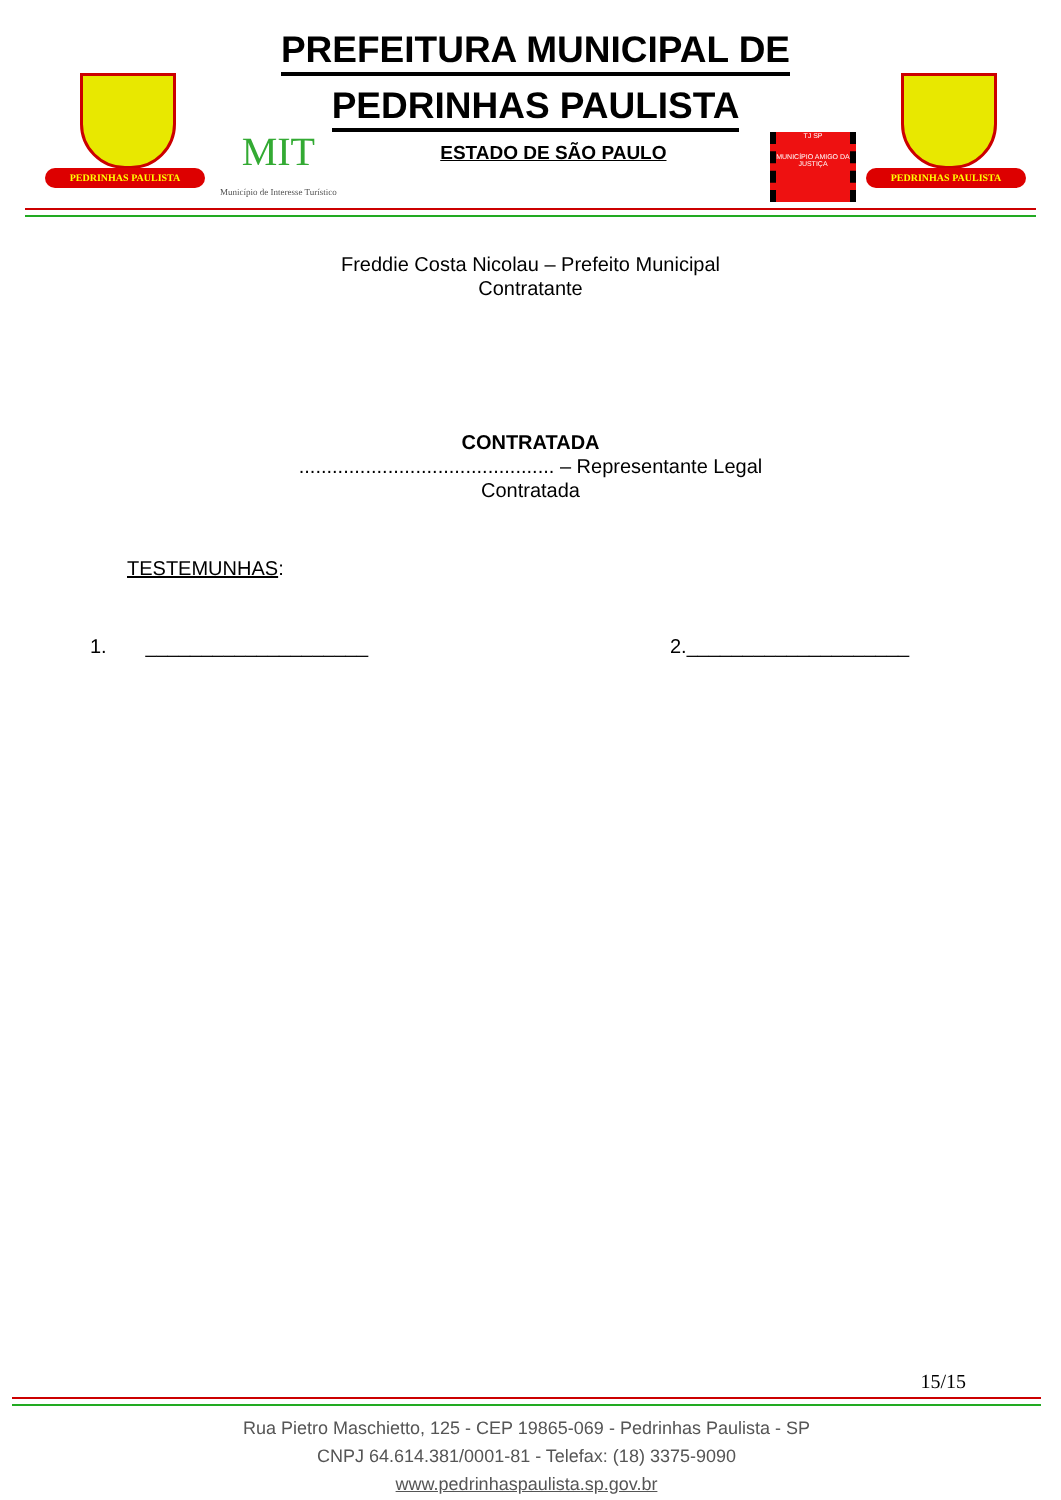PEDRINHAS PAULISTA
PREFEITURA MUNICIPAL DE
PEDRINHAS PAULISTA
MIT
Município de Interesse Turístico
ESTADO DE SÃO PAULO
TJ SP
MUNICÍPIO AMIGO DA JUSTIÇA
PEDRINHAS PAULISTA
Freddie Costa Nicolau – Prefeito Municipal
Contratante
CONTRATADA
.............................................. – Representante Legal
Contratada
TESTEMUNHAS:
1. ____________________ 2.____________________
15/15
Rua Pietro Maschietto, 125 - CEP 19865-069 - Pedrinhas Paulista - SP
CNPJ 64.614.381/0001-81 - Telefax: (18) 3375-9090
www.pedrinhaspaulista.sp.gov.br